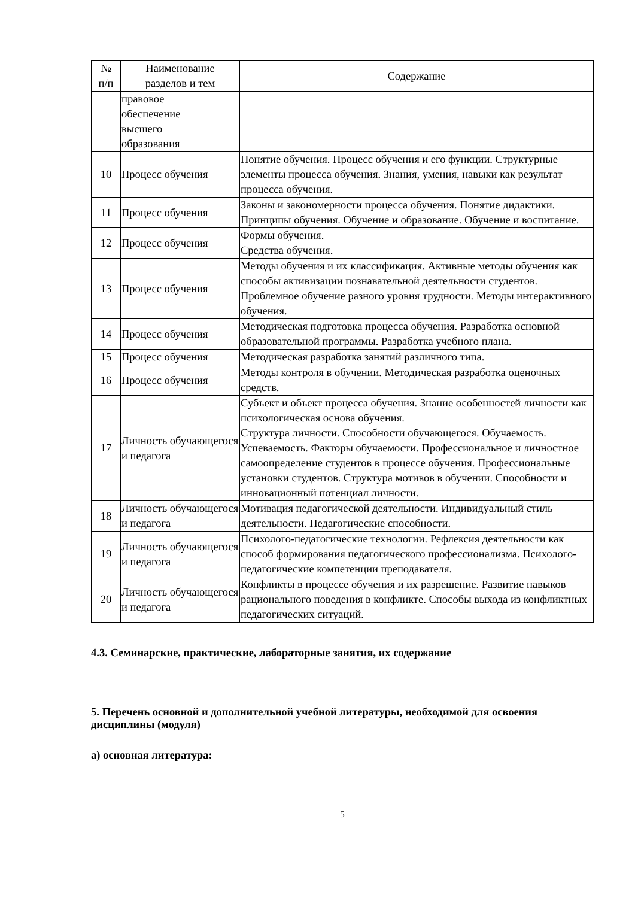| № п/п | Наименование разделов и тем | Содержание |
| --- | --- | --- |
| | правовое обеспечение высшего образования | |
| 10 | Процесс обучения | Понятие обучения. Процесс обучения и его функции. Структурные элементы процесса обучения. Знания, умения, навыки как результат процесса обучения. |
| 11 | Процесс обучения | Законы и закономерности процесса обучения. Понятие дидактики. Принципы обучения. Обучение и образование. Обучение и воспитание. |
| 12 | Процесс обучения | Формы обучения. Средства обучения. |
| 13 | Процесс обучения | Методы обучения и их классификация. Активные методы обучения как способы активизации познавательной деятельности студентов. Проблемное обучение разного уровня трудности. Методы интерактивного обучения. |
| 14 | Процесс обучения | Методическая подготовка процесса обучения. Разработка основной образовательной программы. Разработка учебного плана. |
| 15 | Процесс обучения | Методическая разработка занятий различного типа. |
| 16 | Процесс обучения | Методы контроля в обучении. Методическая разработка оценочных средств. |
| 17 | Личность обучающегося и педагога | Субъект и объект процесса обучения. Знание особенностей личности как психологическая основа обучения. Структура личности. Способности обучающегося. Обучаемость. Успеваемость. Факторы обучаемости. Профессиональное и личностное самоопределение студентов в процессе обучения. Профессиональные установки студентов. Структура мотивов в обучении. Способности и инновационный потенциал личности. |
| 18 | Личность обучающегося и педагога | Мотивация педагогической деятельности. Индивидуальный стиль деятельности. Педагогические способности. |
| 19 | Личность обучающегося и педагога | Психолого-педагогические технологии. Рефлексия деятельности как способ формирования педагогического профессионализма. Психолого-педагогические компетенции преподавателя. |
| 20 | Личность обучающегося и педагога | Конфликты в процессе обучения и их разрешение. Развитие навыков рационального поведения в конфликте. Способы выхода из конфликтных педагогических ситуаций. |
4.3. Семинарские, практические, лабораторные занятия, их содержание
5. Перечень основной и дополнительной учебной литературы, необходимой для освоения дисциплины (модуля)
а) основная литература:
5